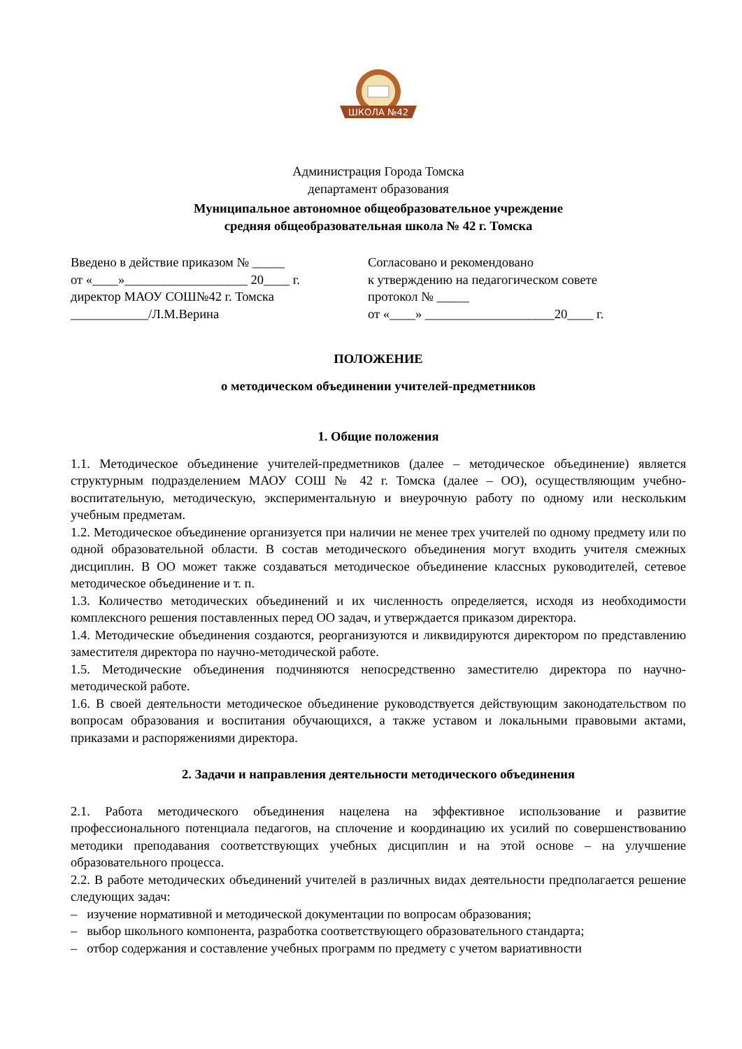ШКОЛА №42
Администрация Города Томска
департамент образования
Муниципальное автономное общеобразовательное учреждение
средняя общеобразовательная школа № 42 г. Томска
Введено в действие приказом № _____
от «____»___________________ 20____ г.
директор МАОУ СОШ№42 г. Томска
____________/Л.М.Верина
Согласовано и рекомендовано
к утверждению на педагогическом совете
протокол № _____
от «____» ____________________20____ г.
ПОЛОЖЕНИЕ
о методическом объединении учителей-предметников
1. Общие положения
1.1. Методическое объединение учителей-предметников (далее – методическое объединение) является структурным подразделением МАОУ СОШ № 42 г. Томска (далее – ОО), осуществляющим учебно-воспитательную, методическую, экспериментальную и внеурочную работу по одному или нескольким учебным предметам.
1.2. Методическое объединение организуется при наличии не менее трех учителей по одному предмету или по одной образовательной области. В состав методического объединения могут входить учителя смежных дисциплин. В ОО может также создаваться методическое объединение классных руководителей, сетевое методическое объединение и т. п.
1.3. Количество методических объединений и их численность определяется, исходя из необходимости комплексного решения поставленных перед ОО задач, и утверждается приказом директора.
1.4. Методические объединения создаются, реорганизуются и ликвидируются директором по представлению заместителя директора по научно-методической работе.
1.5. Методические объединения подчиняются непосредственно заместителю директора по научно-методической работе.
1.6. В своей деятельности методическое объединение руководствуется действующим законодательством по вопросам образования и воспитания обучающихся, а также уставом и локальными правовыми актами, приказами и распоряжениями директора.
2. Задачи и направления деятельности методического объединения
2.1. Работа методического объединения нацелена на эффективное использование и развитие профессионального потенциала педагогов, на сплочение и координацию их усилий по совершенствованию методики преподавания соответствующих учебных дисциплин и на этой основе – на улучшение образовательного процесса.
2.2. В работе методических объединений учителей в различных видах деятельности предполагается решение следующих задач:
– изучение нормативной и методической документации по вопросам образования;
– выбор школьного компонента, разработка соответствующего образовательного стандарта;
– отбор содержания и составление учебных программ по предмету с учетом вариативности